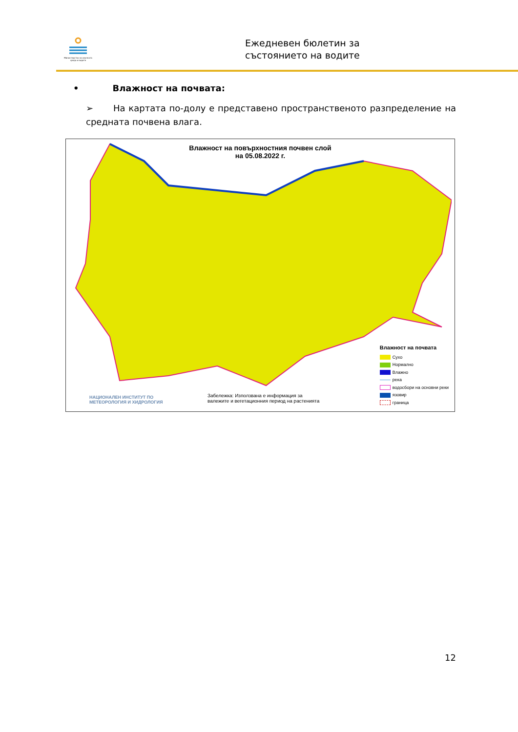Министерство на околната среда и водите
Ежедневен бюлетин за
състоянието на водите
• Влажност на почвата:
➢ На картата по-долу е представено пространственото разпределение на средната почвена влага.
Влажност на повърхностния почвен слой
на 05.08.2022 г.
Влажност на почвата
Сухо
Нормално
Влажно
река
водосбори на основни реки
язовир
граница
НАЦИОНАЛЕН ИНСТИТУТ ПО
МЕТЕОРОЛОГИЯ И ХИДРОЛОГИЯ
Забележка: Използвана е информация за
валежите и вегетационния период на растенията
12